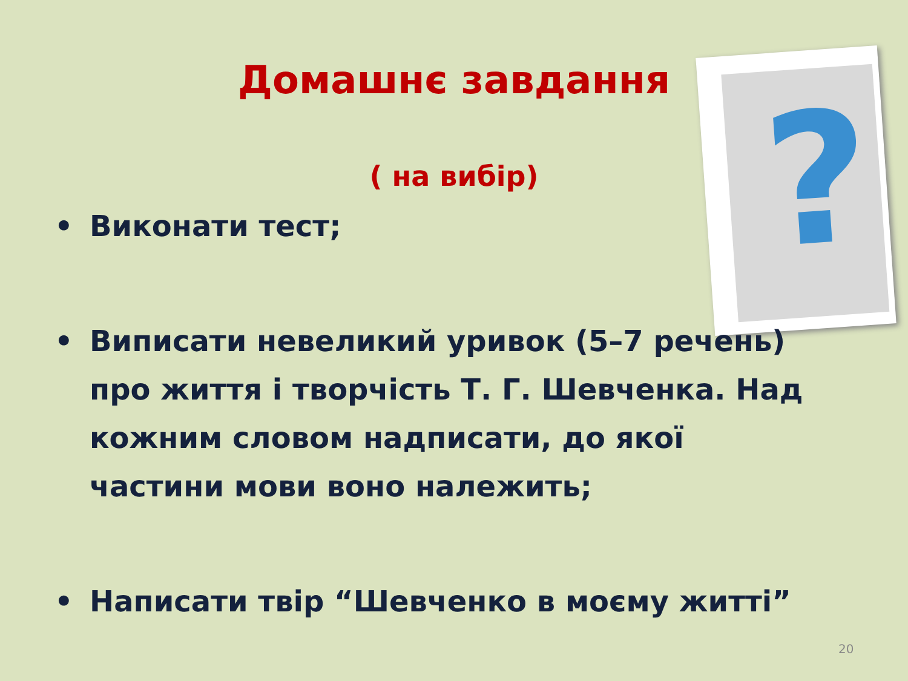?
Домашнє завдання
( на вибір)
• Виконати тест;
• Виписати невеликий уривок (5–7 речень) про життя і творчість Т. Г. Шевченка. Над кожним словом надписати, до якої частини мови воно належить;
• Написати твір “Шевченко в моєму житті”
20